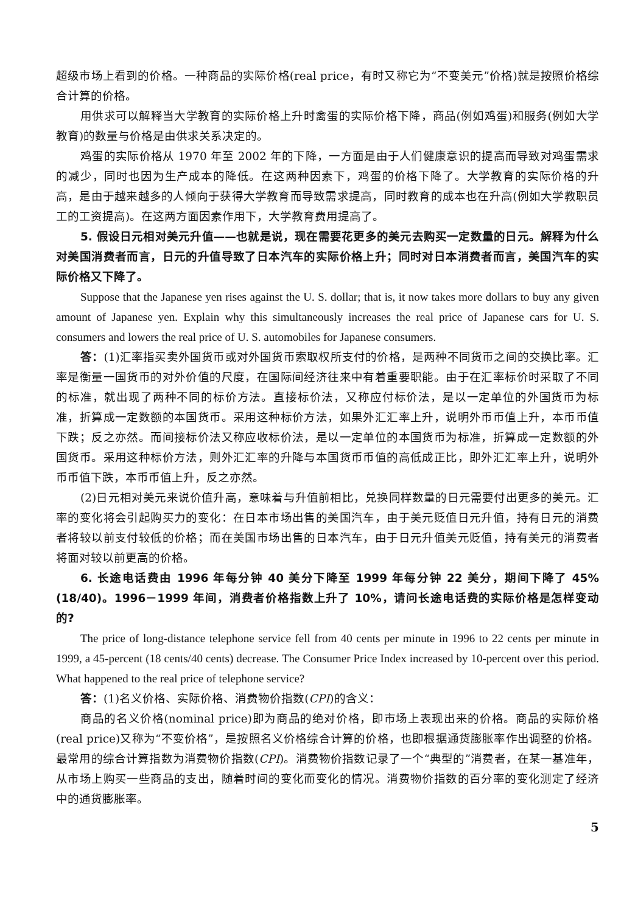超级市场上看到的价格。一种商品的实际价格(real price，有时又称它为“不变美元”价格)就是按照价格综合计算的价格。
用供求可以解释当大学教育的实际价格上升时禽蛋的实际价格下降，商品(例如鸡蛋)和服务(例如大学教育)的数量与价格是由供求关系决定的。
鸡蛋的实际价格从 1970 年至 2002 年的下降，一方面是由于人们健康意识的提高而导致对鸡蛋需求的减少，同时也因为生产成本的降低。在这两种因素下，鸡蛋的价格下降了。大学教育的实际价格的升高，是由于越来越多的人倾向于获得大学教育而导致需求提高，同时教育的成本也在升高(例如大学教职员工的工资提高)。在这两方面因素作用下，大学教育费用提高了。
5. 假设日元相对美元升值——也就是说，现在需要花更多的美元去购买一定数量的日元。解释为什么对美国消费者而言，日元的升值导致了日本汽车的实际价格上升；同时对日本消费者而言，美国汽车的实际价格又下降了。
Suppose that the Japanese yen rises against the U. S. dollar; that is, it now takes more dollars to buy any given amount of Japanese yen. Explain why this simultaneously increases the real price of Japanese cars for U. S. consumers and lowers the real price of U. S. automobiles for Japanese consumers.
答：(1)汇率指买卖外国货币或对外国货币索取权所支付的价格，是两种不同货币之间的交换比率。汇率是衡量一国货币的对外价值的尺度，在国际间经济往来中有着重要职能。由于在汇率标价时采取了不同的标准，就出现了两种不同的标价方法。直接标价法，又称应付标价法，是以一定单位的外国货币为标准，折算成一定数额的本国货币。采用这种标价方法，如果外汇汇率上升，说明外币币值上升，本币币值下跌；反之亦然。而间接标价法又称应收标价法，是以一定单位的本国货币为标准，折算成一定数额的外国货币。采用这种标价方法，则外汇汇率的升降与本国货币币值的高低成正比，即外汇汇率上升，说明外币币值下跌，本币币值上升，反之亦然。
(2)日元相对美元来说价值升高，意味着与升值前相比，兑换同样数量的日元需要付出更多的美元。汇率的变化将会引起购买力的变化：在日本市场出售的美国汽车，由于美元贬值日元升值，持有日元的消费者将较以前支付较低的价格；而在美国市场出售的日本汽车，由于日元升值美元贬值，持有美元的消费者将面对较以前更高的价格。
6. 长途电话费由 1996 年每分钟 40 美分下降至 1999 年每分钟 22 美分，期间下降了 45%(18/40)。1996－1999 年间，消费者价格指数上升了 10%，请问长途电话费的实际价格是怎样变动的?
The price of long-distance telephone service fell from 40 cents per minute in 1996 to 22 cents per minute in 1999, a 45-percent (18 cents/40 cents) decrease. The Consumer Price Index increased by 10-percent over this period. What happened to the real price of telephone service?
答：(1)名义价格、实际价格、消费物价指数(CPI)的含义：
商品的名义价格(nominal price)即为商品的绝对价格，即市场上表现出来的价格。商品的实际价格(real price)又称为“不变价格”，是按照名义价格综合计算的价格，也即根据通货膨胀率作出调整的价格。最常用的综合计算指数为消费物价指数(CPI)。消费物价指数记录了一个“典型的”消费者，在某一基准年，从市场上购买一些商品的支出，随着时间的变化而变化的情况。消费物价指数的百分率的变化测定了经济中的通货膨胀率。
5